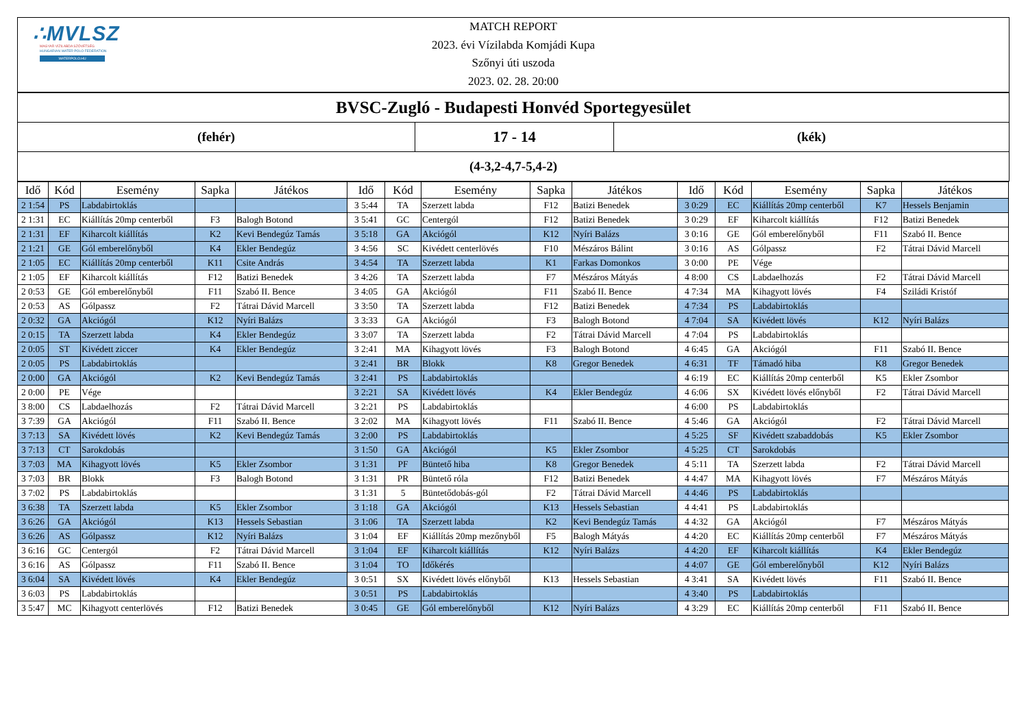∴MVLSZ
MAGYAR VÍZILABDA SZÖVETSÉG
HUNGARIAN WATER POLO FEDERATION
WATERPOLO.HU
MATCH REPORT
2023. évi Vízilabda Komjádi Kupa
Szőnyi úti uszoda
2023. 02. 28. 20:00
BVSC-Zugló - Budapesti Honvéd Sportegyesület
(fehér)
17 - 14
(kék)
(4-3,2-4,7-5,4-2)
| Idő | Kód | Esemény | Sapka | Játékos | Idő | Kód | Esemény | Sapka | Játékos | Idő | Kód | Esemény | Sapka | Játékos |
| --- | --- | --- | --- | --- | --- | --- | --- | --- | --- | --- | --- | --- | --- | --- |
| 2 1:54 | PS | Labdabirtoklás | | | 3 5:44 | TA | Szerzett labda | F12 | Batizi Benedek | 3 0:29 | EC | Kiállítás 20mp centerből | K7 | Hessels Benjamin |
| 2 1:31 | EC | Kiállítás 20mp centerből | F3 | Balogh Botond | 3 5:41 | GC | Centergól | F12 | Batizi Benedek | 3 0:29 | EF | Kiharcolt kiállítás | F12 | Batizi Benedek |
| 2 1:31 | EF | Kiharcolt kiállítás | K2 | Kevi Bendegúz Tamás | 3 5:18 | GA | Akciógól | K12 | Nyíri Balázs | 3 0:16 | GE | Gól emberelőnyből | F11 | Szabó II. Bence |
| 2 1:21 | GE | Gól emberelőnyből | K4 | Ekler Bendegúz | 3 4:56 | SC | Kivédett centerlövés | F10 | Mészáros Bálint | 3 0:16 | AS | Gólpassz | F2 | Tátrai Dávid Marcell |
| 2 1:05 | EC | Kiállítás 20mp centerből | K11 | Csite András | 3 4:54 | TA | Szerzett labda | K1 | Farkas Domonkos | 3 0:00 | PE | Vége | | |
| 2 1:05 | EF | Kiharcolt kiállítás | F12 | Batizi Benedek | 3 4:26 | TA | Szerzett labda | F7 | Mészáros Mátyás | 4 8:00 | CS | Labdaelhozás | F2 | Tátrai Dávid Marcell |
| 2 0:53 | GE | Gól emberelőnyből | F11 | Szabó II. Bence | 3 4:05 | GA | Akciógól | F11 | Szabó II. Bence | 4 7:34 | MA | Kihagyott lövés | F4 | Sziládi Kristóf |
| 2 0:53 | AS | Gólpassz | F2 | Tátrai Dávid Marcell | 3 3:50 | TA | Szerzett labda | F12 | Batizi Benedek | 4 7:34 | PS | Labdabirtoklás | | |
| 2 0:32 | GA | Akciógól | K12 | Nyíri Balázs | 3 3:33 | GA | Akciógól | F3 | Balogh Botond | 4 7:04 | SA | Kivédett lövés | K12 | Nyíri Balázs |
| 2 0:15 | TA | Szerzett labda | K4 | Ekler Bendegúz | 3 3:07 | TA | Szerzett labda | F2 | Tátrai Dávid Marcell | 4 7:04 | PS | Labdabirtoklás | | |
| 2 0:05 | ST | Kivédett ziccer | K4 | Ekler Bendegúz | 3 2:41 | MA | Kihagyott lövés | F3 | Balogh Botond | 4 6:45 | GA | Akciógól | F11 | Szabó II. Bence |
| 2 0:05 | PS | Labdabirtoklás | | | 3 2:41 | BR | Blokk | K8 | Gregor Benedek | 4 6:31 | TF | Támadó hiba | K8 | Gregor Benedek |
| 2 0:00 | GA | Akciógól | K2 | Kevi Bendegúz Tamás | 3 2:41 | PS | Labdabirtoklás | | | 4 6:19 | EC | Kiállítás 20mp centerből | K5 | Ekler Zsombor |
| 2 0:00 | PE | Vége | | | 3 2:21 | SA | Kivédett lövés | K4 | Ekler Bendegúz | 4 6:06 | SX | Kivédett lövés előnyből | F2 | Tátrai Dávid Marcell |
| 3 8:00 | CS | Labdaelhozás | F2 | Tátrai Dávid Marcell | 3 2:21 | PS | Labdabirtoklás | | | 4 6:00 | PS | Labdabirtoklás | | |
| 3 7:39 | GA | Akciógól | F11 | Szabó II. Bence | 3 2:02 | MA | Kihagyott lövés | F11 | Szabó II. Bence | 4 5:46 | GA | Akciógól | F2 | Tátrai Dávid Marcell |
| 3 7:13 | SA | Kivédett lövés | K2 | Kevi Bendegúz Tamás | 3 2:00 | PS | Labdabirtoklás | | | 4 5:25 | SF | Kivédett szabaddobás | K5 | Ekler Zsombor |
| 3 7:13 | CT | Sarokdobás | | | 3 1:50 | GA | Akciógól | K5 | Ekler Zsombor | 4 5:25 | CT | Sarokdobás | | |
| 3 7:03 | MA | Kihagyott lövés | K5 | Ekler Zsombor | 3 1:31 | PF | Büntető hiba | K8 | Gregor Benedek | 4 5:11 | TA | Szerzett labda | F2 | Tátrai Dávid Marcell |
| 3 7:03 | BR | Blokk | F3 | Balogh Botond | 3 1:31 | PR | Büntető róla | F12 | Batizi Benedek | 4 4:47 | MA | Kihagyott lövés | F7 | Mészáros Mátyás |
| 3 7:02 | PS | Labdabirtoklás | | | 3 1:31 | 5 | Büntetődobás-gól | F2 | Tátrai Dávid Marcell | 4 4:46 | PS | Labdabirtoklás | | |
| 3 6:38 | TA | Szerzett labda | K5 | Ekler Zsombor | 3 1:18 | GA | Akciógól | K13 | Hessels Sebastian | 4 4:41 | PS | Labdabirtoklás | | |
| 3 6:26 | GA | Akciógól | K13 | Hessels Sebastian | 3 1:06 | TA | Szerzett labda | K2 | Kevi Bendegúz Tamás | 4 4:32 | GA | Akciógól | F7 | Mészáros Mátyás |
| 3 6:26 | AS | Gólpassz | K12 | Nyíri Balázs | 3 1:04 | EF | Kiállítás 20mp mezőnyből | F5 | Balogh Mátyás | 4 4:20 | EC | Kiállítás 20mp centerből | F7 | Mészáros Mátyás |
| 3 6:16 | GC | Centergól | F2 | Tátrai Dávid Marcell | 3 1:04 | EF | Kiharcolt kiállítás | K12 | Nyíri Balázs | 4 4:20 | EF | Kiharcolt kiállítás | K4 | Ekler Bendegúz |
| 3 6:16 | AS | Gólpassz | F11 | Szabó II. Bence | 3 1:04 | TO | Időkérés | | | 4 4:07 | GE | Gól emberelőnyből | K12 | Nyíri Balázs |
| 3 6:04 | SA | Kivédett lövés | K4 | Ekler Bendegúz | 3 0:51 | SX | Kivédett lövés előnyből | K13 | Hessels Sebastian | 4 3:41 | SA | Kivédett lövés | F11 | Szabó II. Bence |
| 3 6:03 | PS | Labdabirtoklás | | | 3 0:51 | PS | Labdabirtoklás | | | 4 3:40 | PS | Labdabirtoklás | | |
| 3 5:47 | MC | Kihagyott centerlövés | F12 | Batizi Benedek | 3 0:45 | GE | Gól emberelőnyből | K12 | Nyíri Balázs | 4 3:29 | EC | Kiállítás 20mp centerből | F11 | Szabó II. Bence |